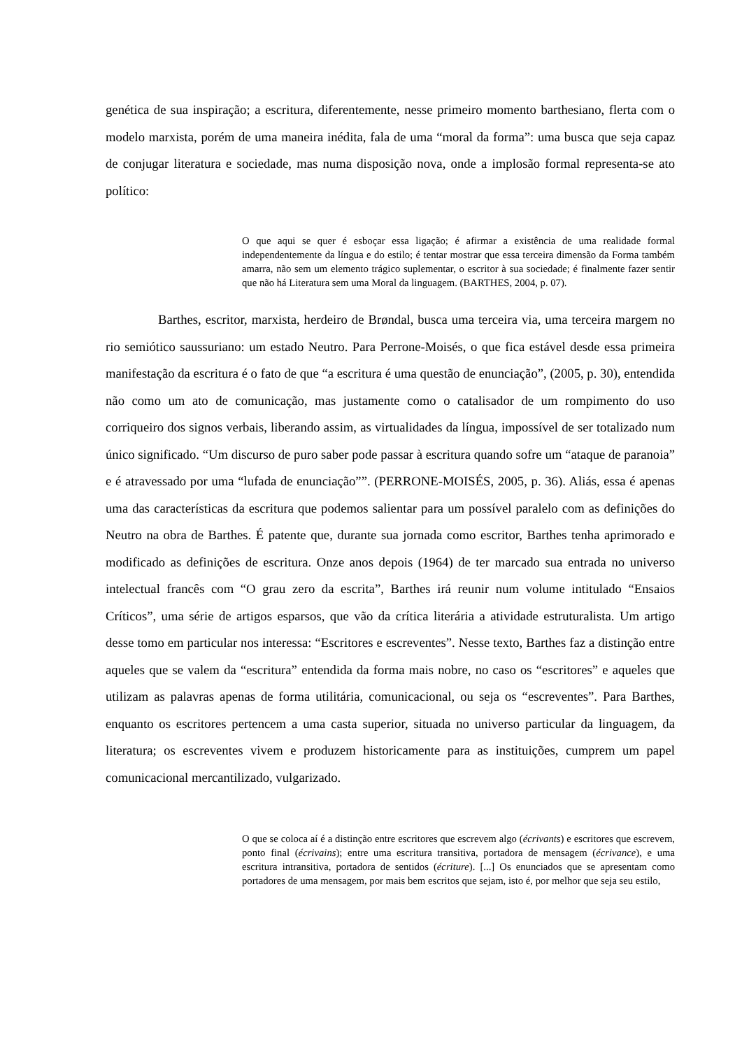genética de sua inspiração; a escritura, diferentemente, nesse primeiro momento barthesiano, flerta com o modelo marxista, porém de uma maneira inédita, fala de uma “moral da forma”: uma busca que seja capaz de conjugar literatura e sociedade, mas numa disposição nova, onde a implosão formal representa-se ato político:
O que aqui se quer é esboçar essa ligação; é afirmar a existência de uma realidade formal independentemente da língua e do estilo; é tentar mostrar que essa terceira dimensão da Forma também amarra, não sem um elemento trágico suplementar, o escritor à sua sociedade; é finalmente fazer sentir que não há Literatura sem uma Moral da linguagem. (BARTHES, 2004, p. 07).
Barthes, escritor, marxista, herdeiro de Brøndal, busca uma terceira via, uma terceira margem no rio semiótico saussuriano: um estado Neutro. Para Perrone-Moisés, o que fica estável desde essa primeira manifestação da escritura é o fato de que “a escritura é uma questão de enunciação”, (2005, p. 30), entendida não como um ato de comunicação, mas justamente como o catalisador de um rompimento do uso corriqueiro dos signos verbais, liberando assim, as virtualidades da língua, impossível de ser totalizado num único significado. “Um discurso de puro saber pode passar à escritura quando sofre um “ataque de paranoia” e é atravessado por uma “lufada de enunciação””. (PERRONE-MOISÉS, 2005, p. 36). Aliás, essa é apenas uma das características da escritura que podemos salientar para um possível paralelo com as definições do Neutro na obra de Barthes. É patente que, durante sua jornada como escritor, Barthes tenha aprimorado e modificado as definições de escritura. Onze anos depois (1964) de ter marcado sua entrada no universo intelectual francês com “O grau zero da escrita”, Barthes irá reunir num volume intitulado “Ensaios Críticos”, uma série de artigos esparsos, que vão da crítica literária a atividade estruturalista. Um artigo desse tomo em particular nos interessa: “Escritores e escreventes”. Nesse texto, Barthes faz a distinção entre aqueles que se valem da “escritura” entendida da forma mais nobre, no caso os “escritores” e aqueles que utilizam as palavras apenas de forma utilitária, comunicacional, ou seja os “escreventes”. Para Barthes, enquanto os escritores pertencem a uma casta superior, situada no universo particular da linguagem, da literatura; os escreventes vivem e produzem historicamente para as instituições, cumprem um papel comunicacional mercantilizado, vulgarizado.
O que se coloca aí é a distinção entre escritores que escrevem algo (écrivants) e escritores que escrevem, ponto final (écrivains); entre uma escritura transitiva, portadora de mensagem (écrivance), e uma escritura intransitiva, portadora de sentidos (écriture). [...] Os enunciados que se apresentam como portadores de uma mensagem, por mais bem escritos que sejam, isto é, por melhor que seja seu estilo,